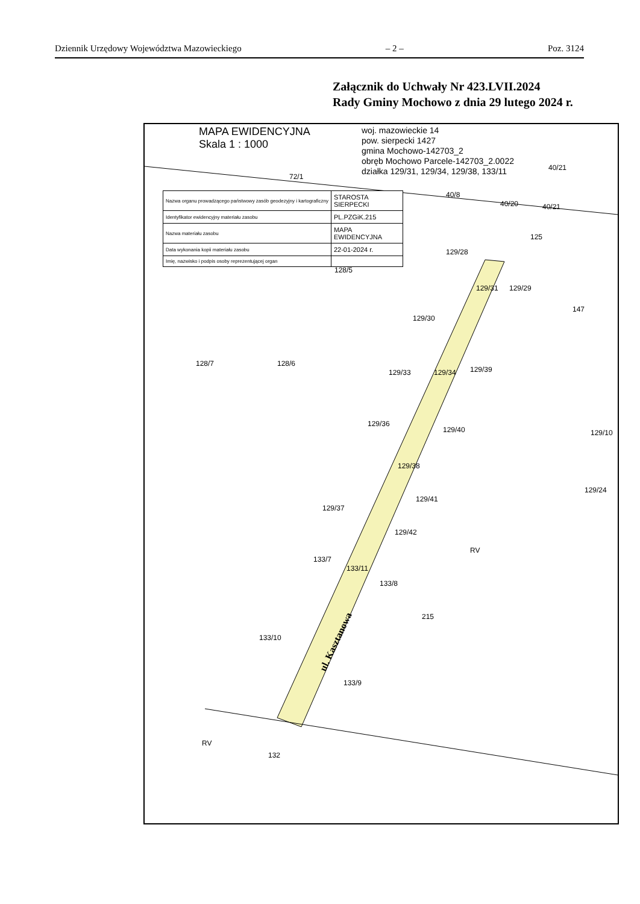Dziennik Urzędowy Województwa Mazowieckiego – 2 – Poz. 3124
Załącznik do Uchwały Nr 423.LVII.2024
Rady Gminy Mochowo z dnia 29 lutego 2024 r.
MAPA EWIDENCYJNA
Skala 1 : 1000
woj. mazowieckie 14
pow. sierpecki 1427
gmina Mochowo-142703_2
obręb Mochowo Parcele-142703_2.0022
działka 129/31, 129/34, 129/38, 133/11
| Nazwa organu prowadzącego państwowy zasób geodezyjny i kartograficzny | STAROSTA SIERPECKI |
| Identyfikator ewidencyjny materiału zasobu | PL.PZGiK.215 |
| Nazwa materiału zasobu | MAPA EWIDENCYJNA |
| Data wykonania kopii materiału zasobu | 22-01-2024 r. |
| Imię, nazwisko i podpis osoby reprezentującej organ | |
72/1
40/21
40/8
40/20 40/21
125
129/28
128/5
129/31 129/29
147
129/30
128/7 128/6
129/33 129/34 129/39
129/36
129/40 129/10
129/38
129/24
129/41
129/37
129/42
RV
133/7
133/11
133/8
215
133/10 ul. Kasztanowa
133/9
RV
132